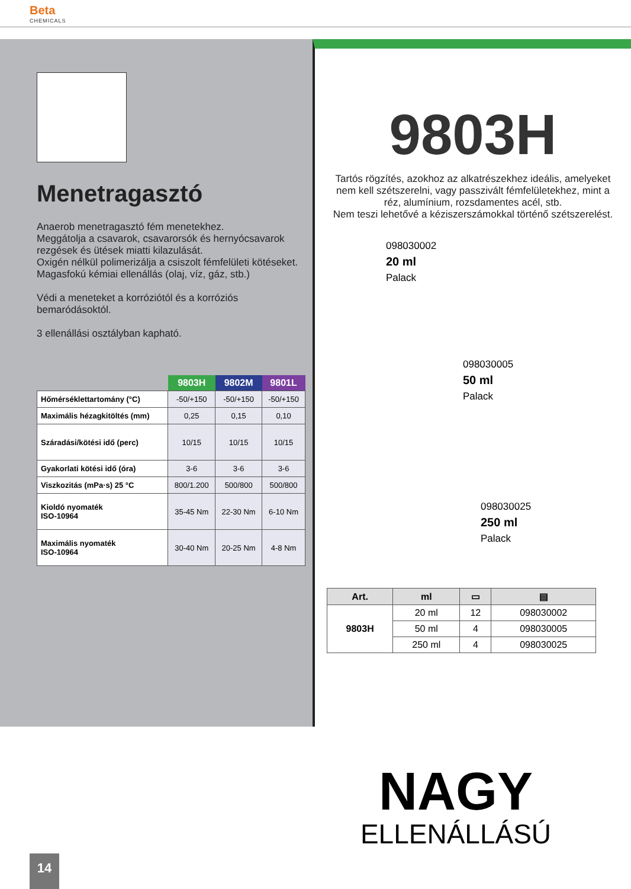Beta
CHEMICALS
Menetragasztó
Anaerob menetragasztó fém menetekhez.
Meggátolja a csavarok, csavarorsók és hernyócsavarok rezgések és ütések miatti kilazulását.
Oxigén nélkül polimerizálja a csiszolt fémfelületi kötéseket.
Magasfokú kémiai ellenállás (olaj, víz, gáz, stb.)
Védi a meneteket a korróziótól és a korróziós bemaródásoktól.
3 ellenállási osztályban kapható.
| | 9803H | 9802M | 9801L |
| --- | --- | --- | --- |
| Hőmérséklettartomány (°C) | -50/+150 | -50/+150 | -50/+150 |
| Maximális hézagkitöltés (mm) | 0,25 | 0,15 | 0,10 |
| Száradási/kötési idő (perc) | 10/15 | 10/15 | 10/15 |
| Gyakorlati kötési idő (óra) | 3-6 | 3-6 | 3-6 |
| Viszkozitás (mPa·s) 25 °C | 800/1.200 | 500/800 | 500/800 |
| Kioldó nyomaték ISO-10964 | 35-45 Nm | 22-30 Nm | 6-10 Nm |
| Maximális nyomaték ISO-10964 | 30-40 Nm | 20-25 Nm | 4-8 Nm |
9803H
Tartós rögzítés, azokhoz az alkatrészekhez ideális, amelyeket nem kell szétszerelni, vagy passzivált fémfelületekhez, mint a réz, alumínium, rozsdamentes acél, stb.
Nem teszi lehetővé a kéziszerszámokkal történő szétszerelést.
098030002
20 ml
Palack
098030005
50 ml
Palack
098030025
250 ml
Palack
| Art. | ml | ▭ | ▤ |
| --- | --- | --- | --- |
| 9803H | 20 ml | 12 | 098030002 |
| | 50 ml | 4 | 098030005 |
| | 250 ml | 4 | 098030025 |
NAGY
ELLENÁLLÁSÚ
14